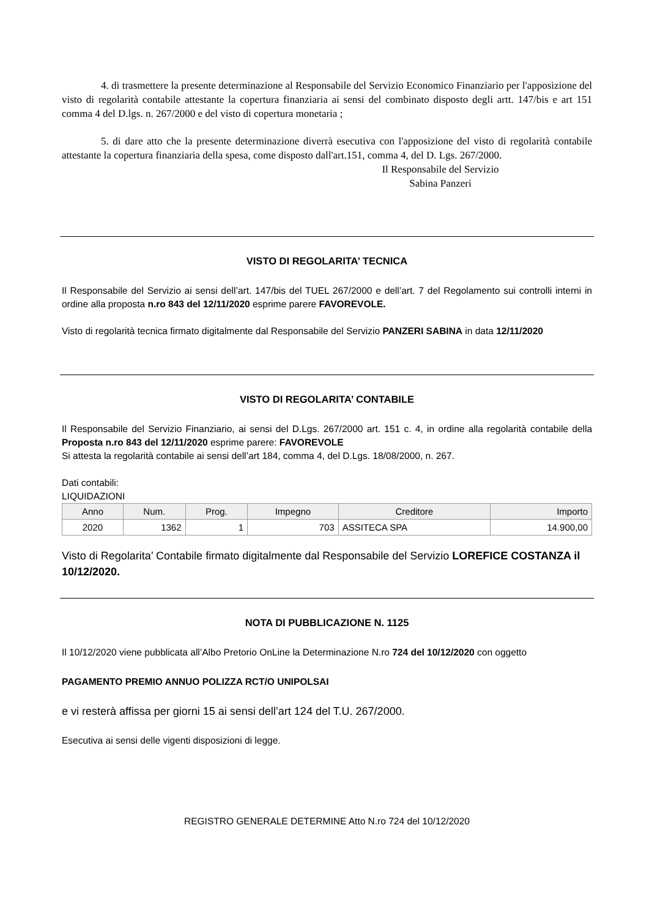4. di trasmettere la presente determinazione al Responsabile del Servizio Economico Finanziario per l'apposizione del visto di regolarità contabile attestante la copertura finanziaria ai sensi del combinato disposto degli artt. 147/bis e art 151 comma 4 del D.lgs. n. 267/2000 e del visto di copertura monetaria ;
5. di dare atto che la presente determinazione diverrà esecutiva con l'apposizione del visto di regolarità contabile attestante la copertura finanziaria della spesa, come disposto dall'art.151, comma 4, del D. Lgs. 267/2000.
Il Responsabile del Servizio
Sabina Panzeri
VISTO DI REGOLARITA’ TECNICA
Il Responsabile del Servizio ai sensi dell’art. 147/bis del TUEL 267/2000 e dell’art. 7 del Regolamento sui controlli interni in ordine alla proposta n.ro 843 del 12/11/2020 esprime parere FAVOREVOLE.
Visto di regolarità tecnica firmato digitalmente dal Responsabile del Servizio PANZERI SABINA in data 12/11/2020
VISTO DI REGOLARITA’ CONTABILE
Il Responsabile del Servizio Finanziario, ai sensi del D.Lgs. 267/2000 art. 151 c. 4, in ordine alla regolarità contabile della Proposta n.ro 843 del 12/11/2020 esprime parere: FAVOREVOLE
Si attesta la regolarità contabile ai sensi dell’art 184, comma 4, del D.Lgs. 18/08/2000, n. 267.
Dati contabili:
LIQUIDAZIONI
| Anno | Num. | Prog. | Impegno | Creditore | Importo |
| --- | --- | --- | --- | --- | --- |
| 2020 | 1362 | 1 | 703 | ASSITECA SPA | 14.900,00 |
Visto di Regolarita’ Contabile firmato digitalmente dal Responsabile del Servizio LOREFICE COSTANZA il 10/12/2020.
NOTA DI PUBBLICAZIONE N. 1125
Il 10/12/2020 viene pubblicata all’Albo Pretorio OnLine la Determinazione N.ro 724 del 10/12/2020 con oggetto
PAGAMENTO PREMIO ANNUO POLIZZA RCT/O UNIPOLSAI
e vi resterà affissa per giorni 15 ai sensi dell’art 124 del T.U. 267/2000.
Esecutiva ai sensi delle vigenti disposizioni di legge.
REGISTRO GENERALE DETERMINE Atto N.ro 724 del 10/12/2020